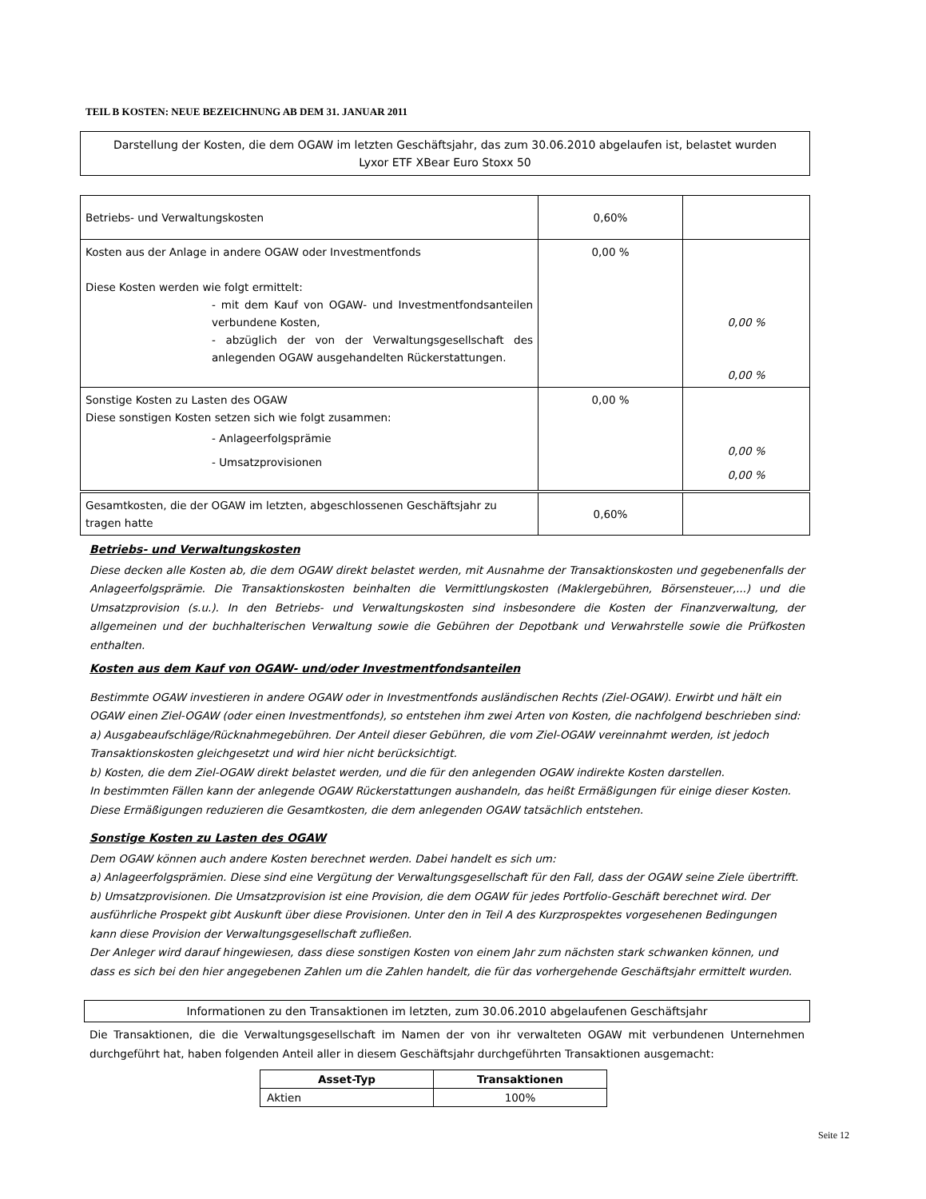TEIL B KOSTEN: NEUE BEZEICHNUNG AB DEM 31. JANUAR 2011
Darstellung der Kosten, die dem OGAW im letzten Geschäftsjahr, das zum 30.06.2010 abgelaufen ist, belastet wurden
Lyxor ETF XBear Euro Stoxx 50
| Betriebs- und Verwaltungskosten | 0,60% | |
| Kosten aus der Anlage in andere OGAW oder Investmentfonds Diese Kosten werden wie folgt ermittelt: - mit dem Kauf von OGAW- und Investmentfondsanteilen verbundene Kosten, - abzüglich der von der Verwaltungsgesellschaft des anlegenden OGAW ausgehandelten Rückerstattungen. | 0,00 % | 0,00 % 0,00 % |
| Sonstige Kosten zu Lasten des OGAW Diese sonstigen Kosten setzen sich wie folgt zusammen: - Anlageerfolgsprämie - Umsatzprovisionen | 0,00 % | 0,00 % 0,00 % |
| Gesamtkosten, die der OGAW im letzten, abgeschlossenen Geschäftsjahr zu tragen hatte | 0,60% | |
Betriebs- und Verwaltungskosten
Diese decken alle Kosten ab, die dem OGAW direkt belastet werden, mit Ausnahme der Transaktionskosten und gegebenenfalls der Anlageerfolgsprämie. Die Transaktionskosten beinhalten die Vermittlungskosten (Maklergebühren, Börsensteuer,...) und die Umsatzprovision (s.u.). In den Betriebs- und Verwaltungskosten sind insbesondere die Kosten der Finanzverwaltung, der allgemeinen und der buchhalterischen Verwaltung sowie die Gebühren der Depotbank und Verwahrstelle sowie die Prüfkosten enthalten.
Kosten aus dem Kauf von OGAW- und/oder Investmentfondsanteilen
Bestimmte OGAW investieren in andere OGAW oder in Investmentfonds ausländischen Rechts (Ziel-OGAW). Erwirbt und hält ein OGAW einen Ziel-OGAW (oder einen Investmentfonds), so entstehen ihm zwei Arten von Kosten, die nachfolgend beschrieben sind:
a) Ausgabeaufschläge/Rücknahmegebühren. Der Anteil dieser Gebühren, die vom Ziel-OGAW vereinnahmt werden, ist jedoch Transaktionskosten gleichgesetzt und wird hier nicht berücksichtigt.
b) Kosten, die dem Ziel-OGAW direkt belastet werden, und die für den anlegenden OGAW indirekte Kosten darstellen.
In bestimmten Fällen kann der anlegende OGAW Rückerstattungen aushandeln, das heißt Ermäßigungen für einige dieser Kosten. Diese Ermäßigungen reduzieren die Gesamtkosten, die dem anlegenden OGAW tatsächlich entstehen.
Sonstige Kosten zu Lasten des OGAW
Dem OGAW können auch andere Kosten berechnet werden. Dabei handelt es sich um:
a) Anlageerfolgsprämien. Diese sind eine Vergütung der Verwaltungsgesellschaft für den Fall, dass der OGAW seine Ziele übertrifft. b) Umsatzprovisionen. Die Umsatzprovision ist eine Provision, die dem OGAW für jedes Portfolio-Geschäft berechnet wird. Der ausführliche Prospekt gibt Auskunft über diese Provisionen. Unter den in Teil A des Kurzprospektes vorgesehenen Bedingungen kann diese Provision der Verwaltungsgesellschaft zufließen.
Der Anleger wird darauf hingewiesen, dass diese sonstigen Kosten von einem Jahr zum nächsten stark schwanken können, und dass es sich bei den hier angegebenen Zahlen um die Zahlen handelt, die für das vorhergehende Geschäftsjahr ermittelt wurden.
Informationen zu den Transaktionen im letzten, zum 30.06.2010 abgelaufenen Geschäftsjahr
Die Transaktionen, die die Verwaltungsgesellschaft im Namen der von ihr verwalteten OGAW mit verbundenen Unternehmen durchgeführt hat, haben folgenden Anteil aller in diesem Geschäftsjahr durchgeführten Transaktionen ausgemacht:
| Asset-Typ | Transaktionen |
| --- | --- |
| Aktien | 100% |
Seite 12